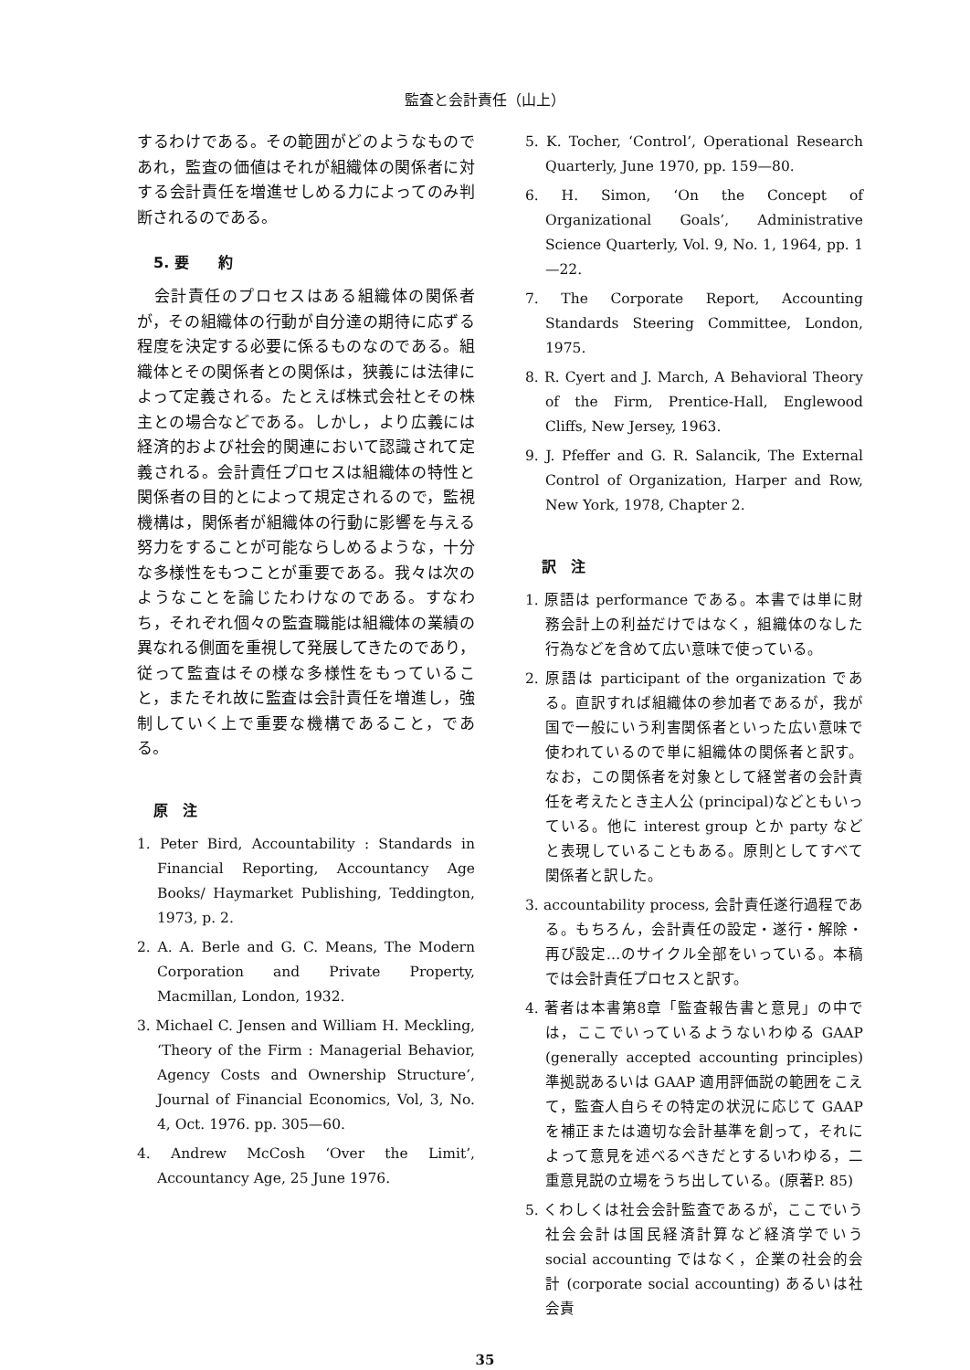監査と会計責任（山上）
するわけである。その範囲がどのようなものであれ，監査の価値はそれが組織体の関係者に対する会計責任を増進せしめる力によってのみ判断されるのである。
5. 要　　約
　会計責任のプロセスはある組織体の関係者が，その組織体の行動が自分達の期待に応ずる程度を決定する必要に係るものなのである。組織体とその関係者との関係は，狭義には法律によって定義される。たとえば株式会社とその株主との場合などである。しかし，より広義には経済的および社会的関連において認識されて定義される。会計責任プロセスは組織体の特性と関係者の目的とによって規定されるので，監視機構は，関係者が組織体の行動に影響を与える努力をすることが可能ならしめるような，十分な多様性をもつことが重要である。我々は次のようなことを論じたわけなのである。すなわち，それぞれ個々の監査職能は組織体の業績の異なれる側面を重視して発展してきたのであり，従って監査はその様な多様性をもっていること，またそれ故に監査は会計責任を増進し，強制していく上で重要な機構であること，である。
原　注
1. Peter Bird, Accountability : Standards in Financial Reporting, Accountancy Age Books/ Haymarket Publishing, Teddington, 1973, p. 2.
2. A. A. Berle and G. C. Means, The Modern Corporation and Private Property, Macmillan, London, 1932.
3. Michael C. Jensen and William H. Meckling, ‘Theory of the Firm : Managerial Behavior, Agency Costs and Ownership Structure’, Journal of Financial Economics, Vol, 3, No. 4, Oct. 1976. pp. 305—60.
4. Andrew McCosh ‘Over the Limit’, Accountancy Age, 25 June 1976.
5. K. Tocher, ‘Control’, Operational Research Quarterly, June 1970, pp. 159—80.
6. H. Simon, ‘On the Concept of Organizational Goals’, Administrative Science Quarterly, Vol. 9, No. 1, 1964, pp. 1—22.
7. The Corporate Report, Accounting Standards Steering Committee, London, 1975.
8. R. Cyert and J. March, A Behavioral Theory of the Firm, Prentice-Hall, Englewood Cliffs, New Jersey, 1963.
9. J. Pfeffer and G. R. Salancik, The External Control of Organization, Harper and Row, New York, 1978, Chapter 2.
訳　注
1. 原語は performance である。本書では単に財務会計上の利益だけではなく，組織体のなした行為などを含めて広い意味で使っている。
2. 原語は participant of the organization である。直訳すれば組織体の参加者であるが，我が国で一般にいう利害関係者といった広い意味で使われているので単に組織体の関係者と訳す。なお，この関係者を対象として経営者の会計責任を考えたとき主人公 (principal)などともいっている。他に interest group とか party などと表現していることもある。原則としてすべて関係者と訳した。
3. accountability process, 会計責任遂行過程である。もちろん，会計責任の設定・遂行・解除・再び設定…のサイクル全部をいっている。本稿では会計責任プロセスと訳す。
4. 著者は本書第8章「監査報告書と意見」の中では，ここでいっているようないわゆる GAAP (generally accepted accounting principles) 準拠説あるいは GAAP 適用評価説の範囲をこえて，監査人自らその特定の状況に応じて GAAP を補正または適切な会計基準を創って，それによって意見を述べるべきだとするいわゆる，二重意見説の立場をうち出している。(原著P. 85)
5. くわしくは社会会計監査であるが，ここでいう社会会計は国民経済計算など経済学でいう social accounting ではなく，企業の社会的会計 (corporate social accounting) あるいは社会責
35